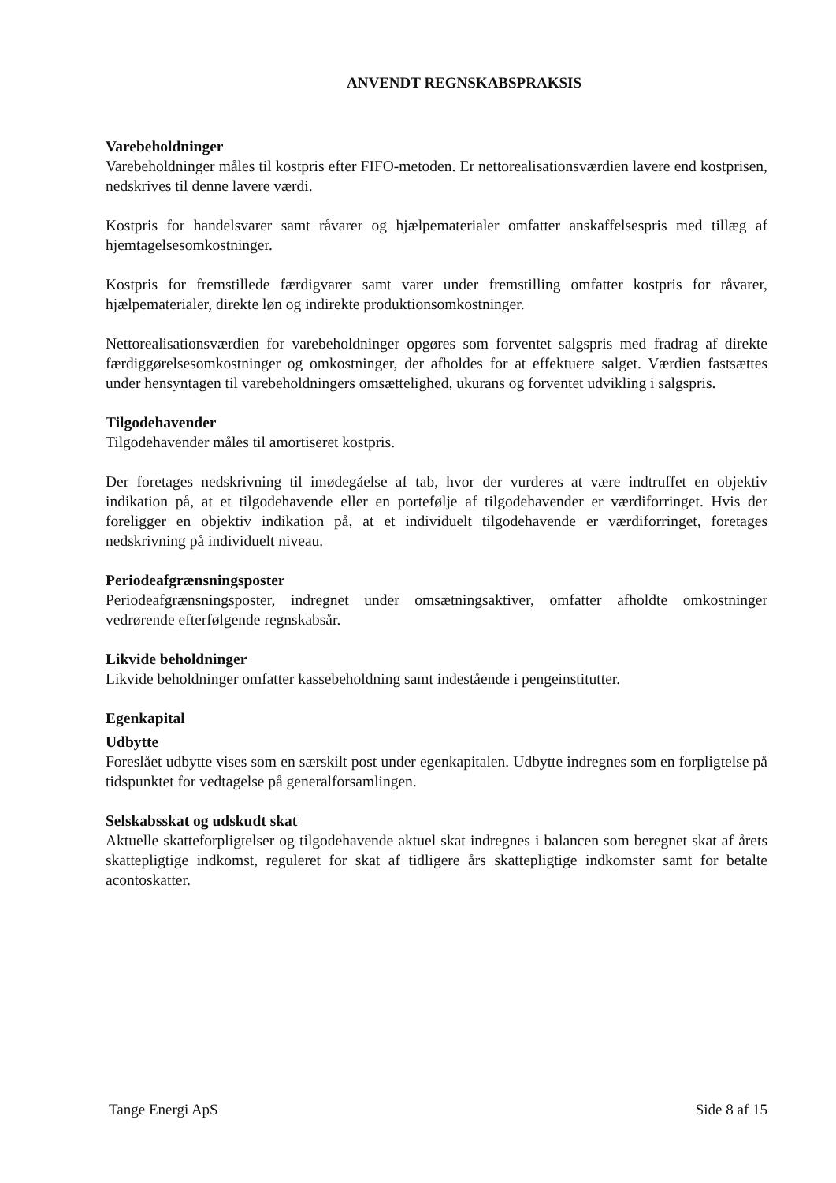ANVENDT REGNSKABSPRAKSIS
Varebeholdninger
Varebeholdninger måles til kostpris efter FIFO-metoden. Er nettorealisationsværdien lavere end kostprisen, nedskrives til denne lavere værdi.
Kostpris for handelsvarer samt råvarer og hjælpematerialer omfatter anskaffelsespris med tillæg af hjemtagelsesomkostninger.
Kostpris for fremstillede færdigvarer samt varer under fremstilling omfatter kostpris for råvarer, hjælpematerialer, direkte løn og indirekte produktionsomkostninger.
Nettorealisationsværdien for varebeholdninger opgøres som forventet salgspris med fradrag af direkte færdiggørelsesomkostninger og omkostninger, der afholdes for at effektuere salget. Værdien fastsættes under hensyntagen til varebeholdningers omsættelighed, ukurans og forventet udvikling i salgspris.
Tilgodehavender
Tilgodehavender måles til amortiseret kostpris.
Der foretages nedskrivning til imødegåelse af tab, hvor der vurderes at være indtruffet en objektiv indikation på, at et tilgodehavende eller en portefølje af tilgodehavender er værdiforringet. Hvis der foreligger en objektiv indikation på, at et individuelt tilgodehavende er værdiforringet, foretages nedskrivning på individuelt niveau.
Periodeafgrænsningsposter
Periodeafgrænsningsposter, indregnet under omsætningsaktiver, omfatter afholdte omkostninger vedrørende efterfølgende regnskabsår.
Likvide beholdninger
Likvide beholdninger omfatter kassebeholdning samt indestående i pengeinstitutter.
Egenkapital
Udbytte
Foreslået udbytte vises som en særskilt post under egenkapitalen. Udbytte indregnes som en forpligtelse på tidspunktet for vedtagelse på generalforsamlingen.
Selskabsskat og udskudt skat
Aktuelle skatteforpligtelser og tilgodehavende aktuel skat indregnes i balancen som beregnet skat af årets skattepligtige indkomst, reguleret for skat af tidligere års skattepligtige indkomster samt for betalte acontoskatter.
Tange Energi ApS Side 8 af 15